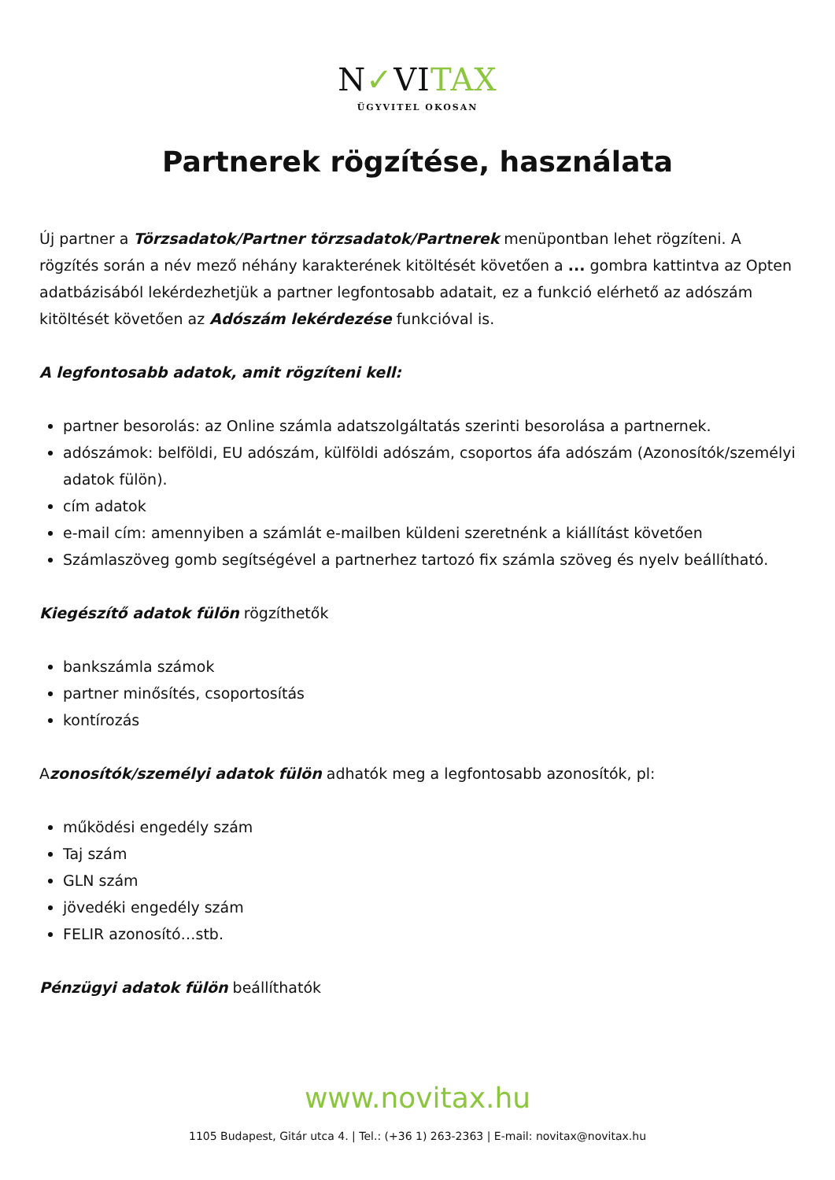N✓VITAX
ÜGYVITEL OKOSAN
Partnerek rögzítése, használata
Új partner a Törzsadatok/Partner törzsadatok/Partnerek menüpontban lehet rögzíteni. A rögzítés során a név mező néhány karakterének kitöltését követően a ... gombra kattintva az Opten adatbázisából lekérdezhetjük a partner legfontosabb adatait, ez a funkció elérhető az adószám kitöltését követően az Adószám lekérdezése funkcióval is.
A legfontosabb adatok, amit rögzíteni kell:
partner besorolás: az Online számla adatszolgáltatás szerinti besorolása a partnernek.
adószámok: belföldi, EU adószám, külföldi adószám, csoportos áfa adószám (Azonosítók/személyi adatok fülön).
cím adatok
e-mail cím: amennyiben a számlát e-mailben küldeni szeretnénk a kiállítást követően
Számlaszöveg gomb segítségével a partnerhez tartozó fix számla szöveg és nyelv beállítható.
Kiegészítő adatok fülön rögzíthetők
bankszámla számok
partner minősítés, csoportosítás
kontírozás
Azonosítók/személyi adatok fülön adhatók meg a legfontosabb azonosítók, pl:
működési engedély szám
Taj szám
GLN szám
jövedéki engedély szám
FELIR azonosító…stb.
Pénzügyi adatok fülön beállíthatók
www.novitax.hu
1105 Budapest, Gitár utca 4. | Tel.: (+36 1) 263-2363 | E-mail: novitax@novitax.hu